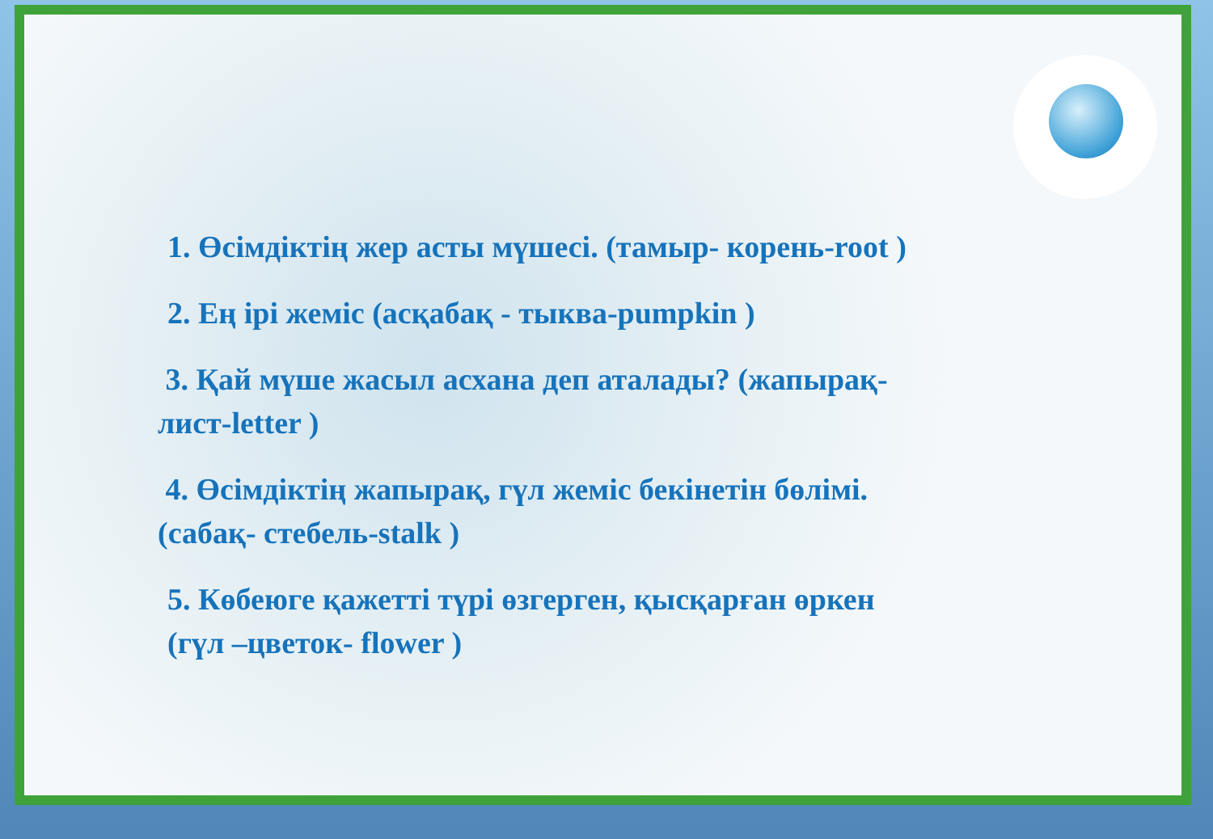1. Өсімдіктің жер асты мүшесі. (тамыр- корень-root )
2. Ең ірі жеміс (асқабақ - тыква-pumpkin )
3. Қай мүше жасыл асхана деп аталады? (жапырақ-
лист-letter )
4. Өсімдіктің жапырақ, гүл жеміс бекінетін бөлімі.
(сабақ- стебель-stalk )
5. Көбеюге қажетті түрі өзгерген, қысқарған өркен
(гүл –цветок- flower )